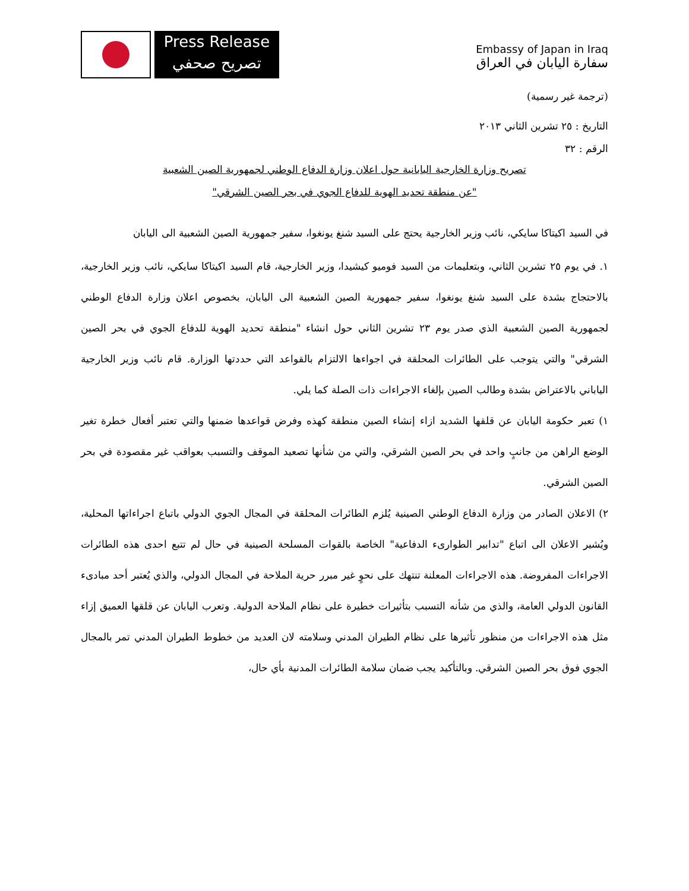Press Release
تصريح صحفي
Embassy of Japan in Iraq
سفارة اليابان في العراق
(ترجمة غير رسمية)
التاريخ : ٢٥ تشرين الثاني ٢٠١٣
الرقم : ٣٢
تصريح وزارة الخارجية اليابانية حول اعلان وزارة الدفاع الوطني لجمهورية الصين الشعبية
"عن منطقة تحديد الهوية للدفاع الجوي في بحر الصين الشرقي"
في السيد اكيتاكا سايكي، نائب وزير الخارجية يحتج على السيد شنغ يونغوا، سفير جمهورية الصين الشعبية الى اليابان
١. في يوم ٢٥ تشرين الثاني، وبتعليمات من السيد فوميو كيشيدا، وزير الخارجية، قام السيد اكيتاكا سايكي، نائب وزير الخارجية، بالاحتجاج بشدة على السيد شنغ يونغوا، سفير جمهورية الصين الشعبية الى اليابان، بخصوص اعلان وزارة الدفاع الوطني لجمهورية الصين الشعبية الذي صدر يوم ٢٣ تشرين الثاني حول انشاء "منطقة تحديد الهوية للدفاع الجوي في بحر الصين الشرقي" والتي يتوجب على الطائرات المحلقة في اجواءها الالتزام بالقواعد التي حددتها الوزارة. قام نائب وزير الخارجية الياباني بالاعتراض بشدة وطالب الصين بإلغاء الاجراءات ذات الصلة كما يلي.
١) تعبر حكومة اليابان عن قلقها الشديد ازاء إنشاء الصين منطقة كهذه وفرض قواعدها ضمنها والتي تعتبر أفعال خطرة تغير الوضع الراهن من جانبٍ واحد في بحر الصين الشرقي، والتي من شأنها تصعيد الموقف والتسبب بعواقب غير مقصودة في بحر الصين الشرقي.
٢) الاعلان الصادر من وزارة الدفاع الوطني الصينية يُلزم الطائرات المحلقة في المجال الجوي الدولي باتباع اجراءاتها المحلية، ويُشير الاعلان الى اتباع "تدابير الطوارىء الدفاعية" الخاصة بالقوات المسلحة الصينية في حال لم تتبع احدى هذه الطائرات الاجراءات المفروضة. هذه الاجراءات المعلنة تنتهك على نحوٍ غير مبرر حرية الملاحة في المجال الدولي، والذي يُعتبر أحد مبادىء القانون الدولي العامة، والذي من شأنه التسبب بتأثيرات خطيرة على نظام الملاحة الدولية. وتعرب اليابان عن قلقها العميق إزاء مثل هذه الاجراءات من منظور تأثيرها على نظام الطيران المدني وسلامته لان العديد من خطوط الطيران المدني تمر بالمجال الجوي فوق بحر الصين الشرقي. وبالتأكيد يجب ضمان سلامة الطائرات المدنية بأي حال،